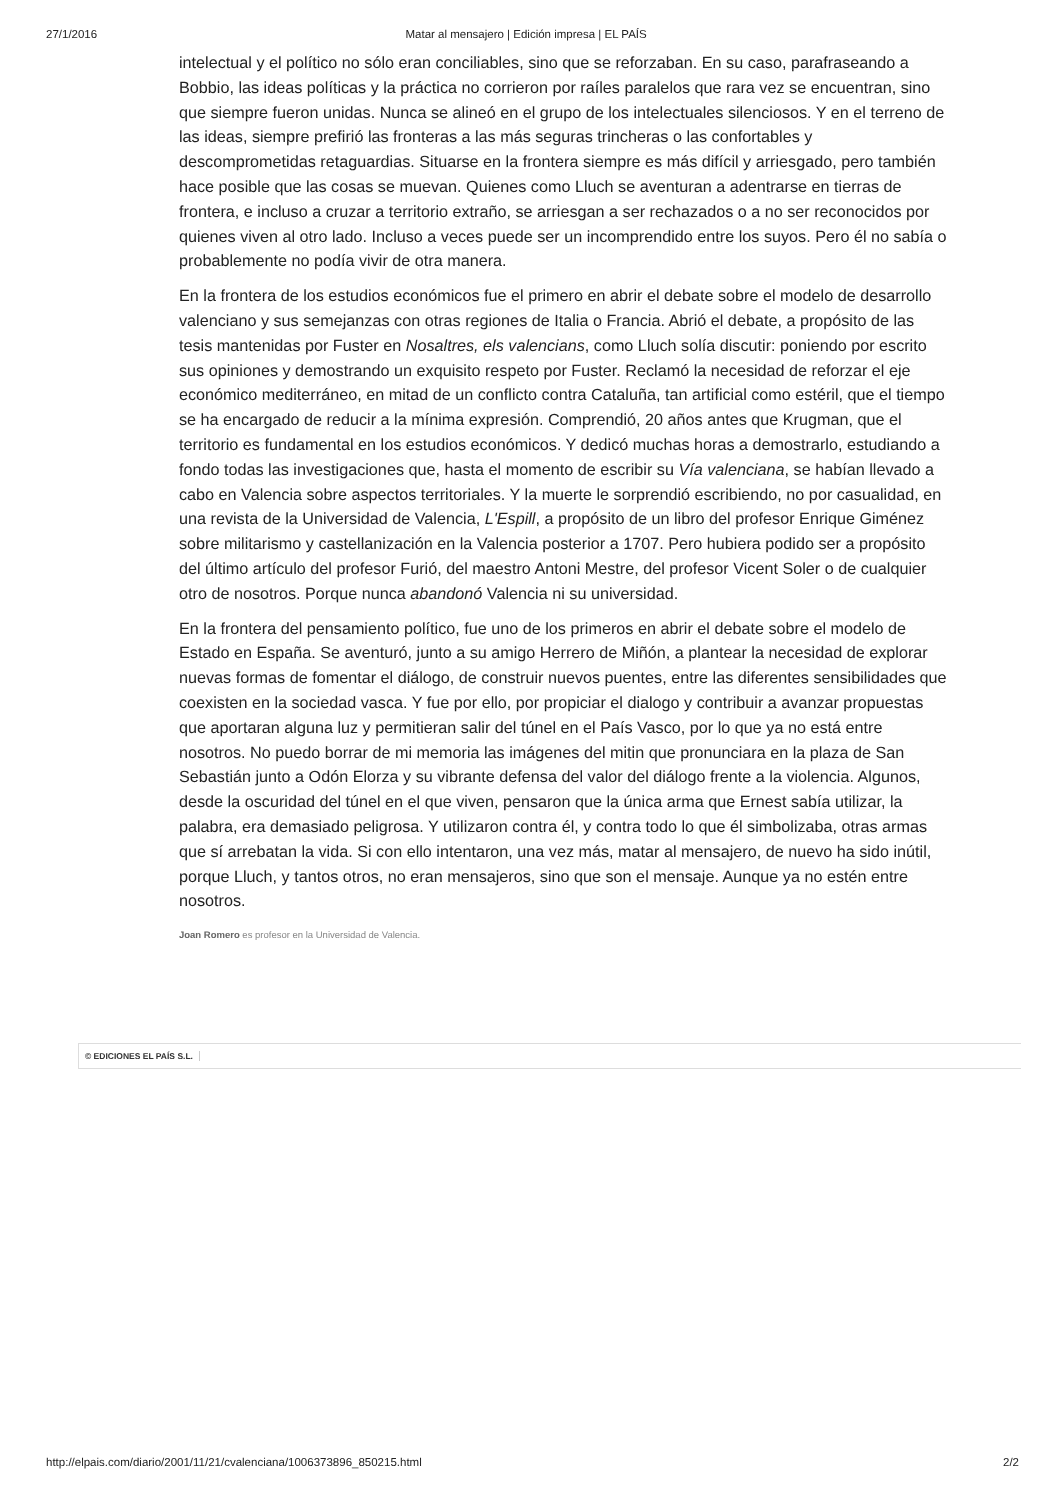27/1/2016 Matar al mensajero | Edición impresa | EL PAÍS
intelectual y el político no sólo eran conciliables, sino que se reforzaban. En su caso, parafraseando a Bobbio, las ideas políticas y la práctica no corrieron por raíles paralelos que rara vez se encuentran, sino que siempre fueron unidas. Nunca se alineó en el grupo de los intelectuales silenciosos. Y en el terreno de las ideas, siempre prefirió las fronteras a las más seguras trincheras o las confortables y descomprometidas retaguardias. Situarse en la frontera siempre es más difícil y arriesgado, pero también hace posible que las cosas se muevan. Quienes como Lluch se aventuran a adentrarse en tierras de frontera, e incluso a cruzar a territorio extraño, se arriesgan a ser rechazados o a no ser reconocidos por quienes viven al otro lado. Incluso a veces puede ser un incomprendido entre los suyos. Pero él no sabía o probablemente no podía vivir de otra manera.
En la frontera de los estudios económicos fue el primero en abrir el debate sobre el modelo de desarrollo valenciano y sus semejanzas con otras regiones de Italia o Francia. Abrió el debate, a propósito de las tesis mantenidas por Fuster en Nosaltres, els valencians, como Lluch solía discutir: poniendo por escrito sus opiniones y demostrando un exquisito respeto por Fuster. Reclamó la necesidad de reforzar el eje económico mediterráneo, en mitad de un conflicto contra Cataluña, tan artificial como estéril, que el tiempo se ha encargado de reducir a la mínima expresión. Comprendió, 20 años antes que Krugman, que el territorio es fundamental en los estudios económicos. Y dedicó muchas horas a demostrarlo, estudiando a fondo todas las investigaciones que, hasta el momento de escribir su Vía valenciana, se habían llevado a cabo en Valencia sobre aspectos territoriales. Y la muerte le sorprendió escribiendo, no por casualidad, en una revista de la Universidad de Valencia, L'Espill, a propósito de un libro del profesor Enrique Giménez sobre militarismo y castellanización en la Valencia posterior a 1707. Pero hubiera podido ser a propósito del último artículo del profesor Furió, del maestro Antoni Mestre, del profesor Vicent Soler o de cualquier otro de nosotros. Porque nunca abandonó Valencia ni su universidad.
En la frontera del pensamiento político, fue uno de los primeros en abrir el debate sobre el modelo de Estado en España. Se aventuró, junto a su amigo Herrero de Miñón, a plantear la necesidad de explorar nuevas formas de fomentar el diálogo, de construir nuevos puentes, entre las diferentes sensibilidades que coexisten en la sociedad vasca. Y fue por ello, por propiciar el dialogo y contribuir a avanzar propuestas que aportaran alguna luz y permitieran salir del túnel en el País Vasco, por lo que ya no está entre nosotros. No puedo borrar de mi memoria las imágenes del mitin que pronunciara en la plaza de San Sebastián junto a Odón Elorza y su vibrante defensa del valor del diálogo frente a la violencia. Algunos, desde la oscuridad del túnel en el que viven, pensaron que la única arma que Ernest sabía utilizar, la palabra, era demasiado peligrosa. Y utilizaron contra él, y contra todo lo que él simbolizaba, otras armas que sí arrebatan la vida. Si con ello intentaron, una vez más, matar al mensajero, de nuevo ha sido inútil, porque Lluch, y tantos otros, no eran mensajeros, sino que son el mensaje. Aunque ya no estén entre nosotros.
Joan Romero es profesor en la Universidad de Valencia.
© EDICIONES EL PAÍS S.L.
http://elpais.com/diario/2001/11/21/cvalenciana/1006373896_850215.html 2/2